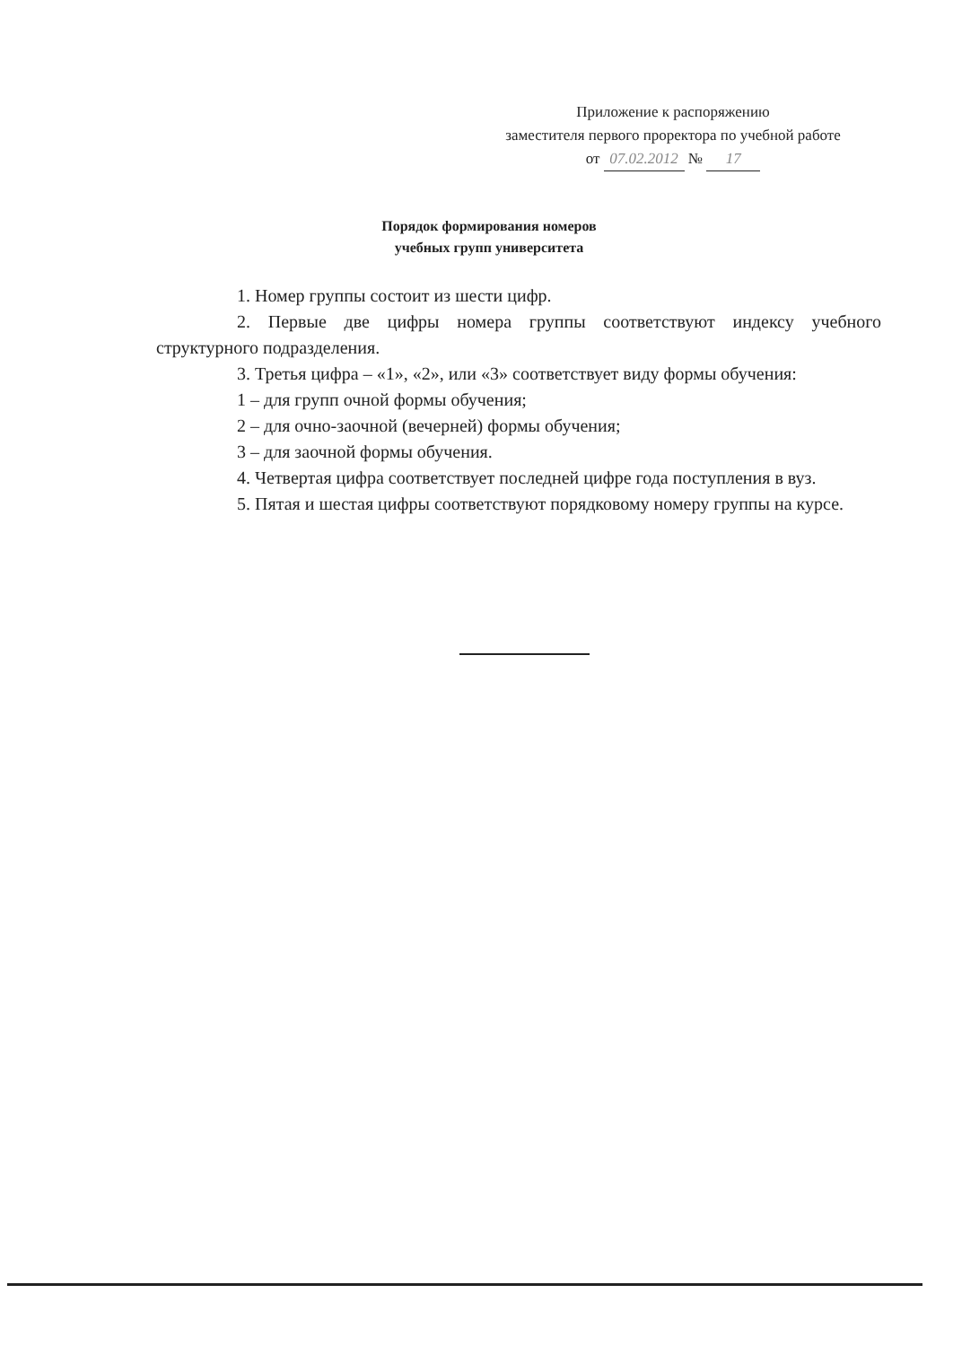Приложение к распоряжению
заместителя первого проректора по учебной работе
от 07.02.2012 № 17
Порядок формирования номеров
учебных групп университета
1. Номер группы состоит из шести цифр.
2. Первые две цифры номера группы соответствуют индексу учебного структурного подразделения.
3. Третья цифра – «1», «2», или «3» соответствует виду формы обучения:
1 – для групп очной формы обучения;
2 – для очно-заочной (вечерней) формы обучения;
3 – для заочной формы обучения.
4. Четвертая цифра соответствует последней цифре года поступления в вуз.
5. Пятая и шестая цифры соответствуют порядковому номеру группы на курсе.